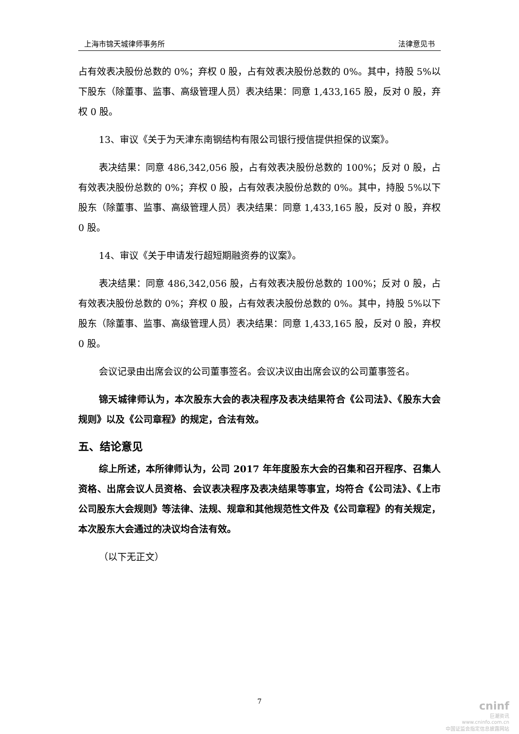上海市锦天城律师事务所 法律意见书
占有效表决股份总数的 0%；弃权 0 股，占有效表决股份总数的 0%。其中，持股 5%以下股东（除董事、监事、高级管理人员）表决结果：同意 1,433,165 股，反对 0 股，弃权 0 股。
13、审议《关于为天津东南钢结构有限公司银行授信提供担保的议案》。
表决结果：同意 486,342,056 股，占有效表决股份总数的 100%；反对 0 股，占有效表决股份总数的 0%；弃权 0 股，占有效表决股份总数的 0%。其中，持股 5%以下股东（除董事、监事、高级管理人员）表决结果：同意 1,433,165 股，反对 0 股，弃权 0 股。
14、审议《关于申请发行超短期融资券的议案》。
表决结果：同意 486,342,056 股，占有效表决股份总数的 100%；反对 0 股，占有效表决股份总数的 0%；弃权 0 股，占有效表决股份总数的 0%。其中，持股 5%以下股东（除董事、监事、高级管理人员）表决结果：同意 1,433,165 股，反对 0 股，弃权 0 股。
会议记录由出席会议的公司董事签名。会议决议由出席会议的公司董事签名。
锦天城律师认为，本次股东大会的表决程序及表决结果符合《公司法》、《股东大会规则》以及《公司章程》的规定，合法有效。
五、结论意见
综上所述，本所律师认为，公司 2017 年年度股东大会的召集和召开程序、召集人资格、出席会议人员资格、会议表决程序及表决结果等事宜，均符合《公司法》、《上市公司股东大会规则》等法律、法规、规章和其他规范性文件及《公司章程》的有关规定，本次股东大会通过的决议均合法有效。
（以下无正文）
7
cninf
巨潮资讯
www.cninfo.com.cn
中国证监会指定信息披露网站